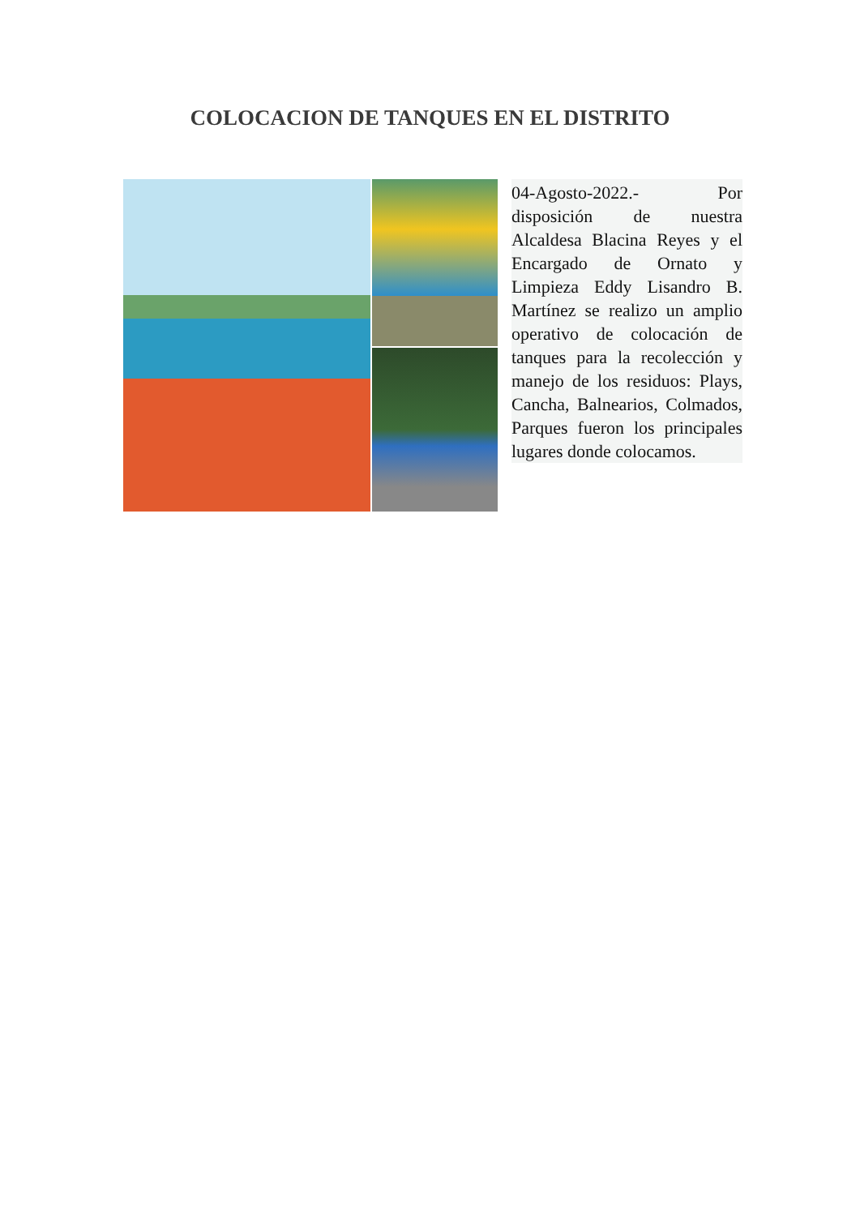COLOCACION DE TANQUES EN EL DISTRITO
04-Agosto-2022.- Por disposición de nuestra Alcaldesa Blacina Reyes y el Encargado de Ornato y Limpieza Eddy Lisandro B. Martínez se realizo un amplio operativo de colocación de tanques para la recolección y manejo de los residuos: Plays, Cancha, Balnearios, Colmados, Parques fueron los principales lugares donde colocamos.